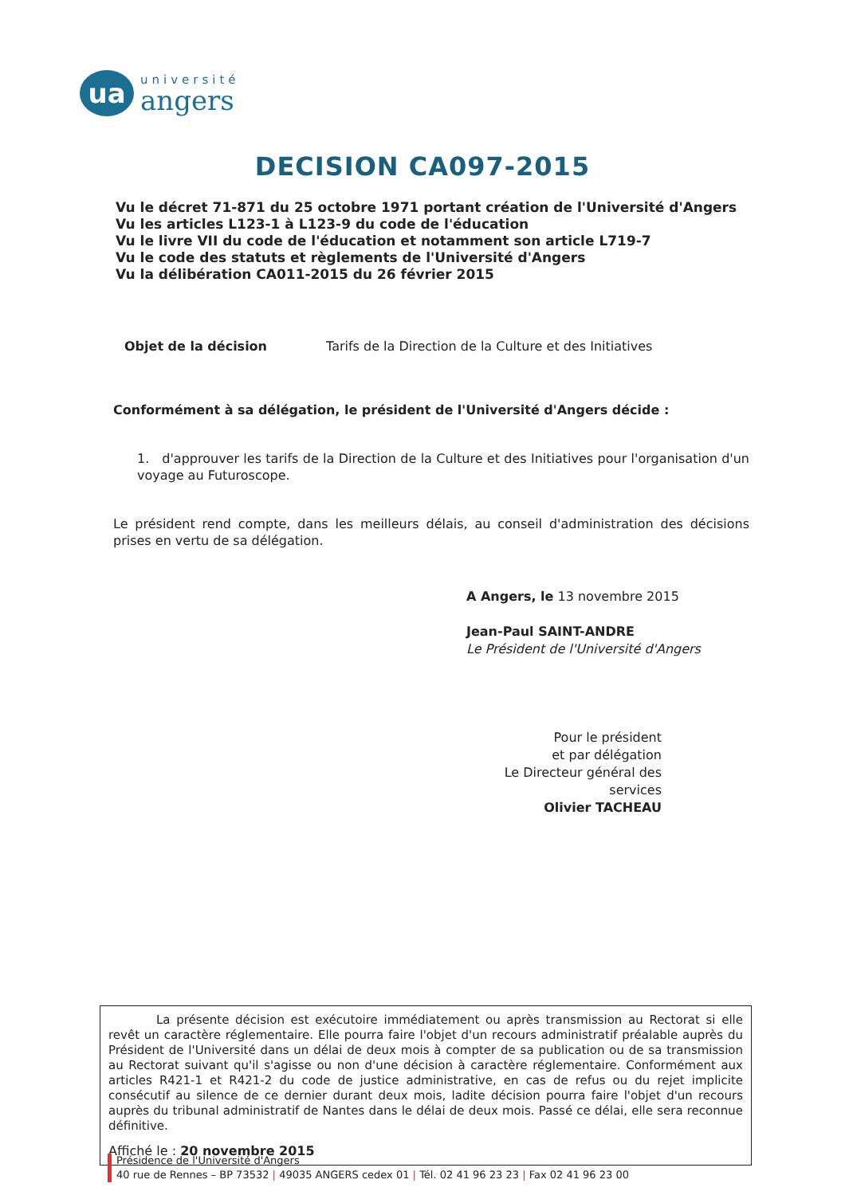ua
université
angers
DECISION CA097-2015
Vu le décret 71-871 du 25 octobre 1971 portant création de l'Université d'Angers
Vu les articles L123-1 à L123-9 du code de l'éducation
Vu le livre VII du code de l'éducation et notamment son article L719-7
Vu le code des statuts et règlements de l'Université d'Angers
Vu la délibération CA011-2015 du 26 février 2015
Objet de la décision Tarifs de la Direction de la Culture et des Initiatives
Conformément à sa délégation, le président de l'Université d'Angers décide :
1. d'approuver les tarifs de la Direction de la Culture et des Initiatives pour l'organisation d'un voyage au Futuroscope.
Le président rend compte, dans les meilleurs délais, au conseil d'administration des décisions prises en vertu de sa délégation.
A Angers, le 13 novembre 2015
Jean-Paul SAINT-ANDRE
Le Président de l'Université d'Angers
Pour le président
et par délégation
Le Directeur général des services
Olivier TACHEAU
La présente décision est exécutoire immédiatement ou après transmission au Rectorat si elle revêt un caractère réglementaire. Elle pourra faire l'objet d'un recours administratif préalable auprès du Président de l'Université dans un délai de deux mois à compter de sa publication ou de sa transmission au Rectorat suivant qu'il s'agisse ou non d'une décision à caractère réglementaire. Conformément aux articles R421-1 et R421-2 du code de justice administrative, en cas de refus ou du rejet implicite consécutif au silence de ce dernier durant deux mois, ladite décision pourra faire l'objet d'un recours auprès du tribunal administratif de Nantes dans le délai de deux mois. Passé ce délai, elle sera reconnue définitive.
Affiché le : 20 novembre 2015
Présidence de l'Université d'Angers
40 rue de Rennes – BP 73532 | 49035 ANGERS cedex 01 | Tél. 02 41 96 23 23 | Fax 02 41 96 23 00